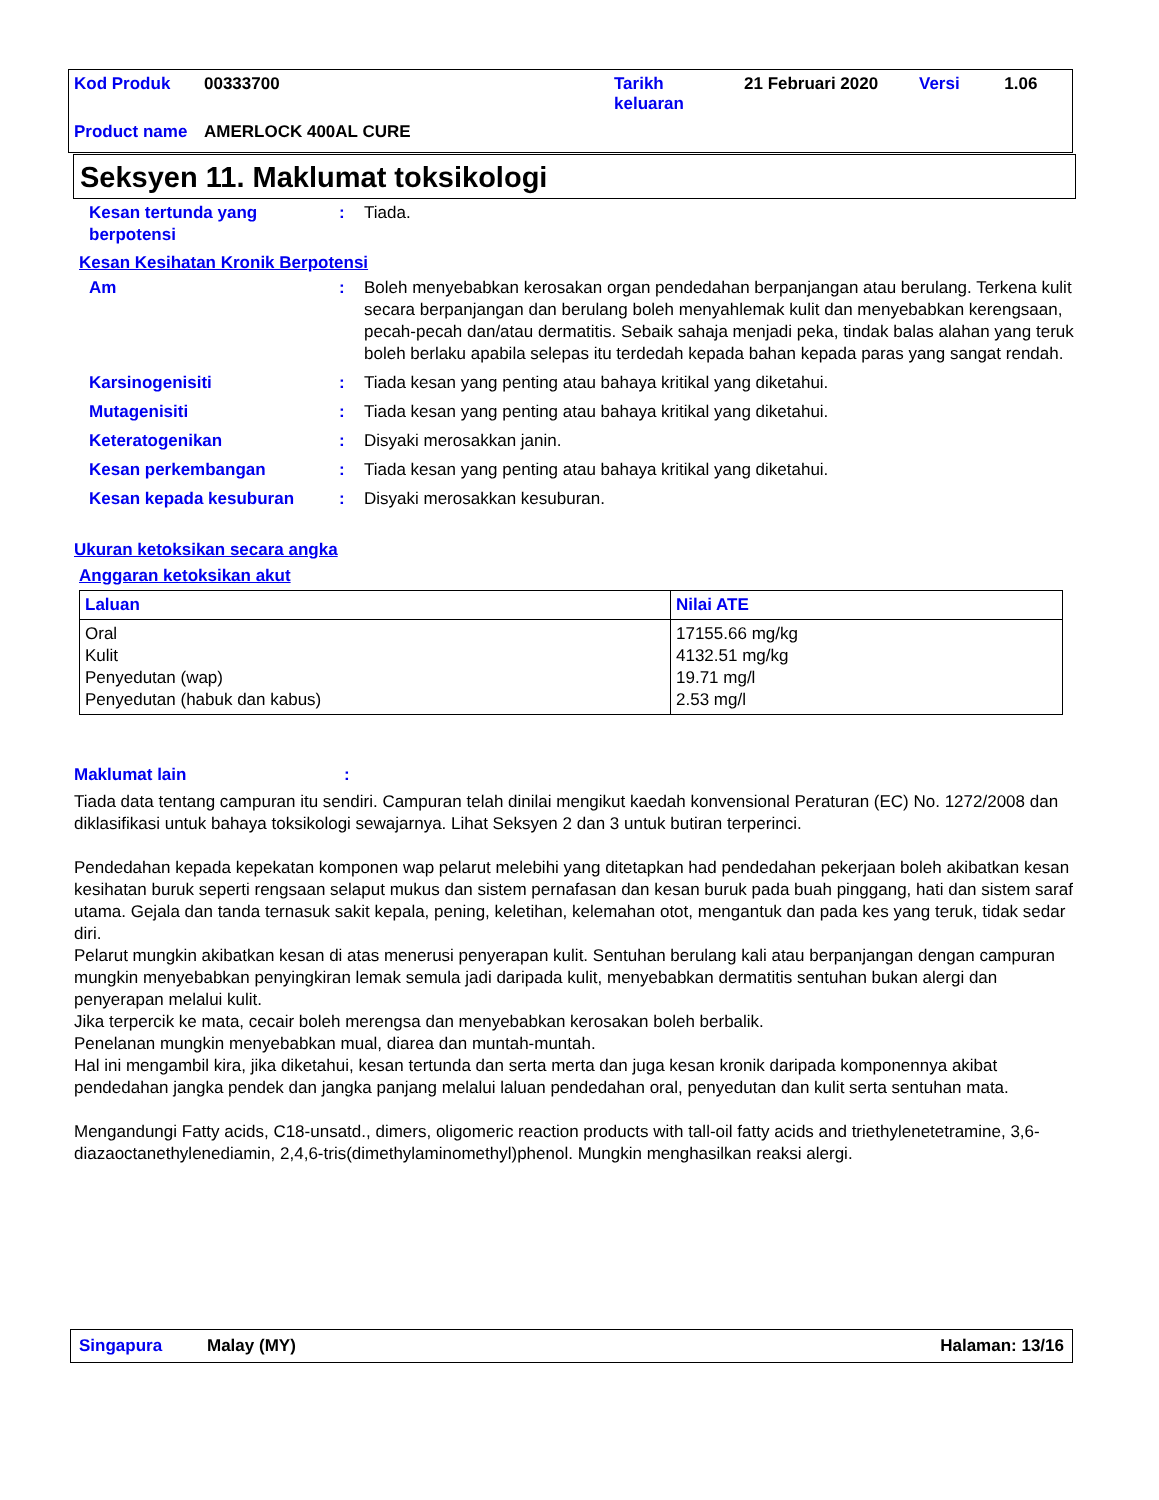| Kod Produk | 00333700 | Tarikh keluaran | 21 Februari 2020 | Versi | 1.06 |
| Product name | AMERLOCK 400AL CURE | | | | |
Seksyen 11. Maklumat toksikologi
Kesan tertunda yang berpotensi
: Tiada.
Kesan Kesihatan Kronik Berpotensi
Am : Boleh menyebabkan kerosakan organ pendedahan berpanjangan atau berulang. Terkena kulit secara berpanjangan dan berulang boleh menyahlemak kulit dan menyebabkan kerengsaan, pecah-pecah dan/atau dermatitis. Sebaik sahaja menjadi peka, tindak balas alahan yang teruk boleh berlaku apabila selepas itu terdedah kepada bahan kepada paras yang sangat rendah.
Karsinogenisiti : Tiada kesan yang penting atau bahaya kritikal yang diketahui.
Mutagenisiti : Tiada kesan yang penting atau bahaya kritikal yang diketahui.
Keteratogenikan : Disyaki merosakkan janin.
Kesan perkembangan : Tiada kesan yang penting atau bahaya kritikal yang diketahui.
Kesan kepada kesuburan : Disyaki merosakkan kesuburan.
Ukuran ketoksikan secara angka
Anggaran ketoksikan akut
| Laluan | Nilai ATE |
| --- | --- |
| Oral Kulit Penyedutan (wap) Penyedutan (habuk dan kabus) | 17155.66 mg/kg 4132.51 mg/kg 19.71 mg/l 2.53 mg/l |
Maklumat lain:
Tiada data tentang campuran itu sendiri. Campuran telah dinilai mengikut kaedah konvensional Peraturan (EC) No. 1272/2008 dan diklasifikasi untuk bahaya toksikologi sewajarnya. Lihat Seksyen 2 dan 3 untuk butiran terperinci.
Pendedahan kepada kepekatan komponen wap pelarut melebihi yang ditetapkan had pendedahan pekerjaan boleh akibatkan kesan kesihatan buruk seperti rengsaan selaput mukus dan sistem pernafasan dan kesan buruk pada buah pinggang, hati dan sistem saraf utama. Gejala dan tanda ternasuk sakit kepala, pening, keletihan, kelemahan otot, mengantuk dan pada kes yang teruk, tidak sedar diri.
Pelarut mungkin akibatkan kesan di atas menerusi penyerapan kulit. Sentuhan berulang kali atau berpanjangan dengan campuran mungkin menyebabkan penyingkiran lemak semula jadi daripada kulit, menyebabkan dermatitis sentuhan bukan alergi dan penyerapan melalui kulit.
Jika terpercik ke mata, cecair boleh merengsa dan menyebabkan kerosakan boleh berbalik.
Penelanan mungkin menyebabkan mual, diarea dan muntah-muntah.
Hal ini mengambil kira, jika diketahui, kesan tertunda dan serta merta dan juga kesan kronik daripada komponennya akibat pendedahan jangka pendek dan jangka panjang melalui laluan pendedahan oral, penyedutan dan kulit serta sentuhan mata.
Mengandungi Fatty acids, C18-unsatd., dimers, oligomeric reaction products with tall-oil fatty acids and triethylenetetramine, 3,6-diazaoctanethylenediamin, 2,4,6-tris(dimethylaminomethyl)phenol. Mungkin menghasilkan reaksi alergi.
Singapura Malay (MY) Halaman: 13/16